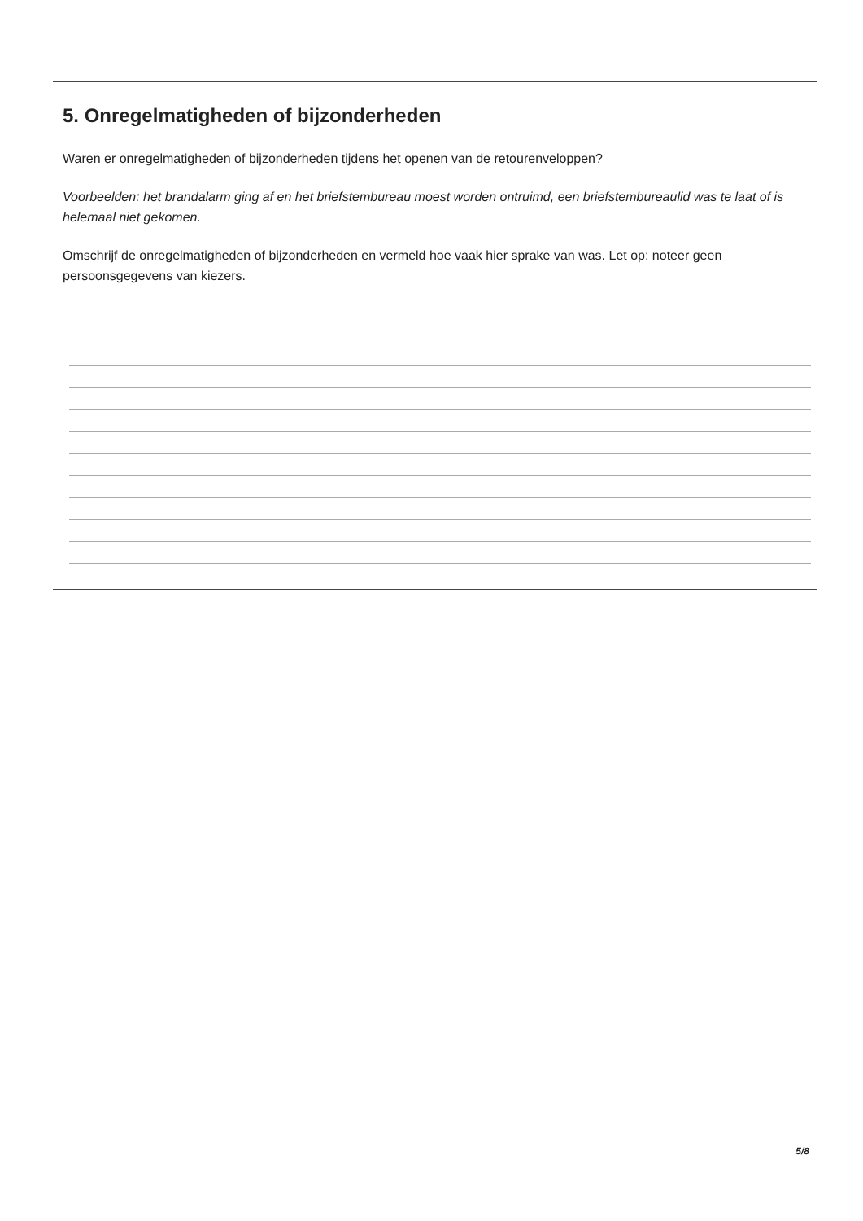5. Onregelmatigheden of bijzonderheden
Waren er onregelmatigheden of bijzonderheden tijdens het openen van de retourenveloppen?
Voorbeelden: het brandalarm ging af en het briefstembureau moest worden ontruimd, een briefstembureaulid was te laat of is helemaal niet gekomen.
Omschrijf de onregelmatigheden of bijzonderheden en vermeld hoe vaak hier sprake van was. Let op: noteer geen persoonsgegevens van kiezers.
5/8